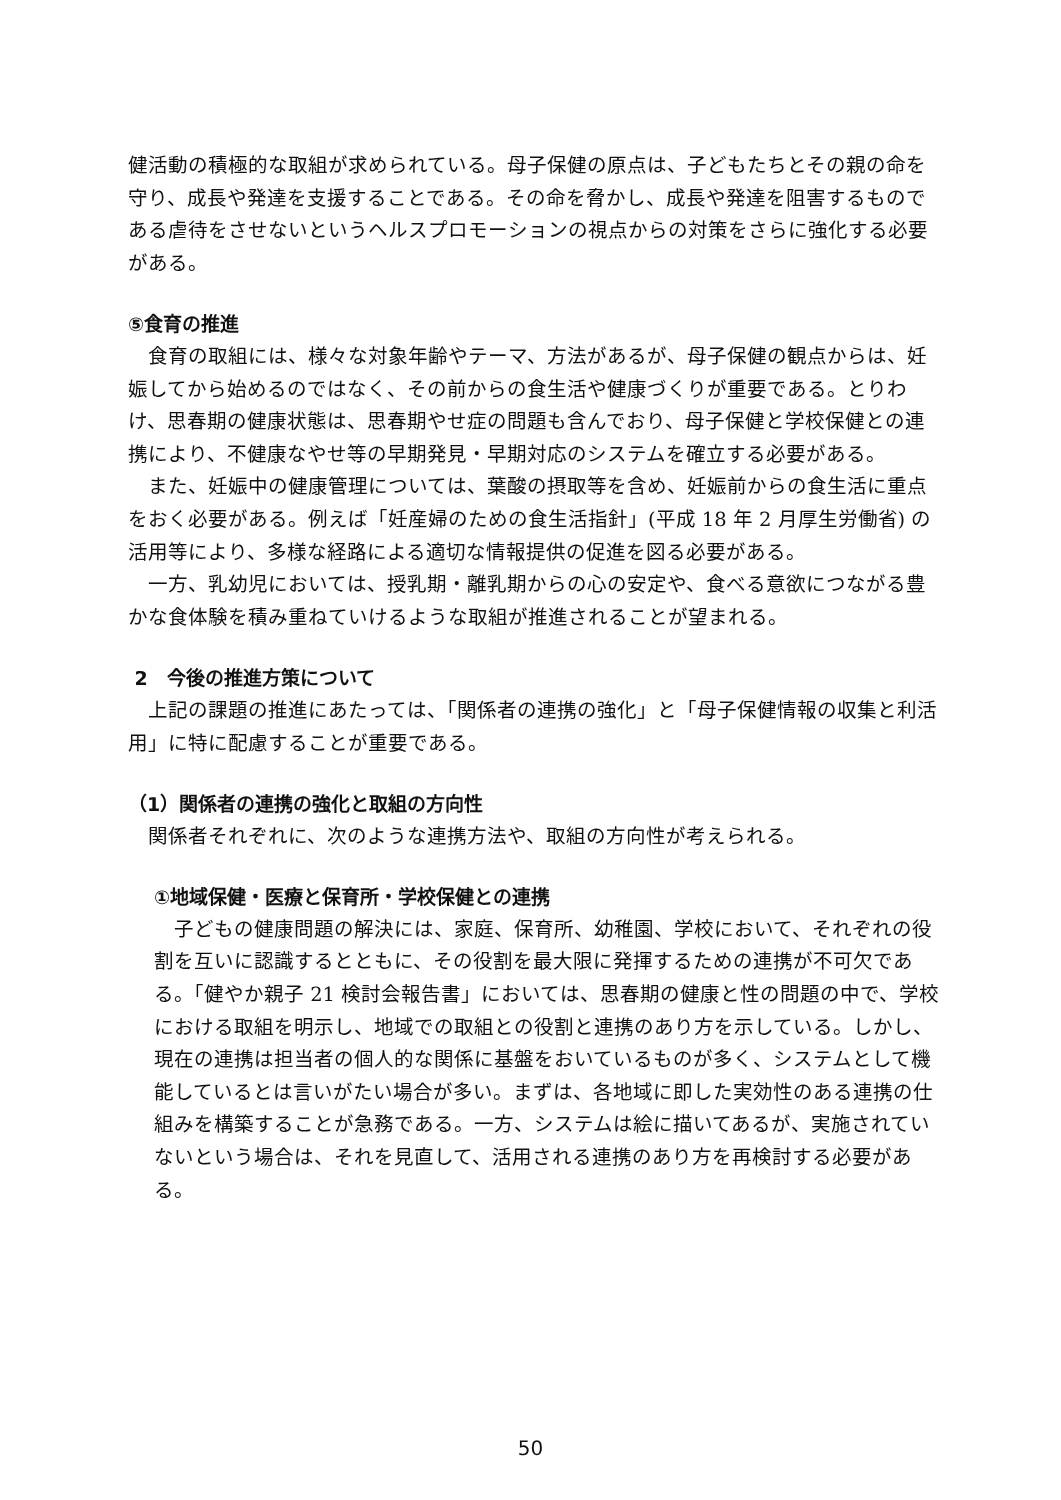健活動の積極的な取組が求められている。母子保健の原点は、子どもたちとその親の命を守り、成長や発達を支援することである。その命を脅かし、成長や発達を阻害するものである虐待をさせないというヘルスプロモーションの視点からの対策をさらに強化する必要がある。
⑤食育の推進
食育の取組には、様々な対象年齢やテーマ、方法があるが、母子保健の観点からは、妊娠してから始めるのではなく、その前からの食生活や健康づくりが重要である。とりわけ、思春期の健康状態は、思春期やせ症の問題も含んでおり、母子保健と学校保健との連携により、不健康なやせ等の早期発見・早期対応のシステムを確立する必要がある。
また、妊娠中の健康管理については、葉酸の摂取等を含め、妊娠前からの食生活に重点をおく必要がある。例えば「妊産婦のための食生活指針」(平成 18 年 2 月厚生労働省) の活用等により、多様な経路による適切な情報提供の促進を図る必要がある。
一方、乳幼児においては、授乳期・離乳期からの心の安定や、食べる意欲につながる豊かな食体験を積み重ねていけるような取組が推進されることが望まれる。
2　今後の推進方策について
上記の課題の推進にあたっては、「関係者の連携の強化」と「母子保健情報の収集と利活用」に特に配慮することが重要である。
（1）関係者の連携の強化と取組の方向性
関係者それぞれに、次のような連携方法や、取組の方向性が考えられる。
①地域保健・医療と保育所・学校保健との連携
子どもの健康問題の解決には、家庭、保育所、幼稚園、学校において、それぞれの役割を互いに認識するとともに、その役割を最大限に発揮するための連携が不可欠である。「健やか親子 21 検討会報告書」においては、思春期の健康と性の問題の中で、学校における取組を明示し、地域での取組との役割と連携のあり方を示している。しかし、現在の連携は担当者の個人的な関係に基盤をおいているものが多く、システムとして機能しているとは言いがたい場合が多い。まずは、各地域に即した実効性のある連携の仕組みを構築することが急務である。一方、システムは絵に描いてあるが、実施されていないという場合は、それを見直して、活用される連携のあり方を再検討する必要がある。
50